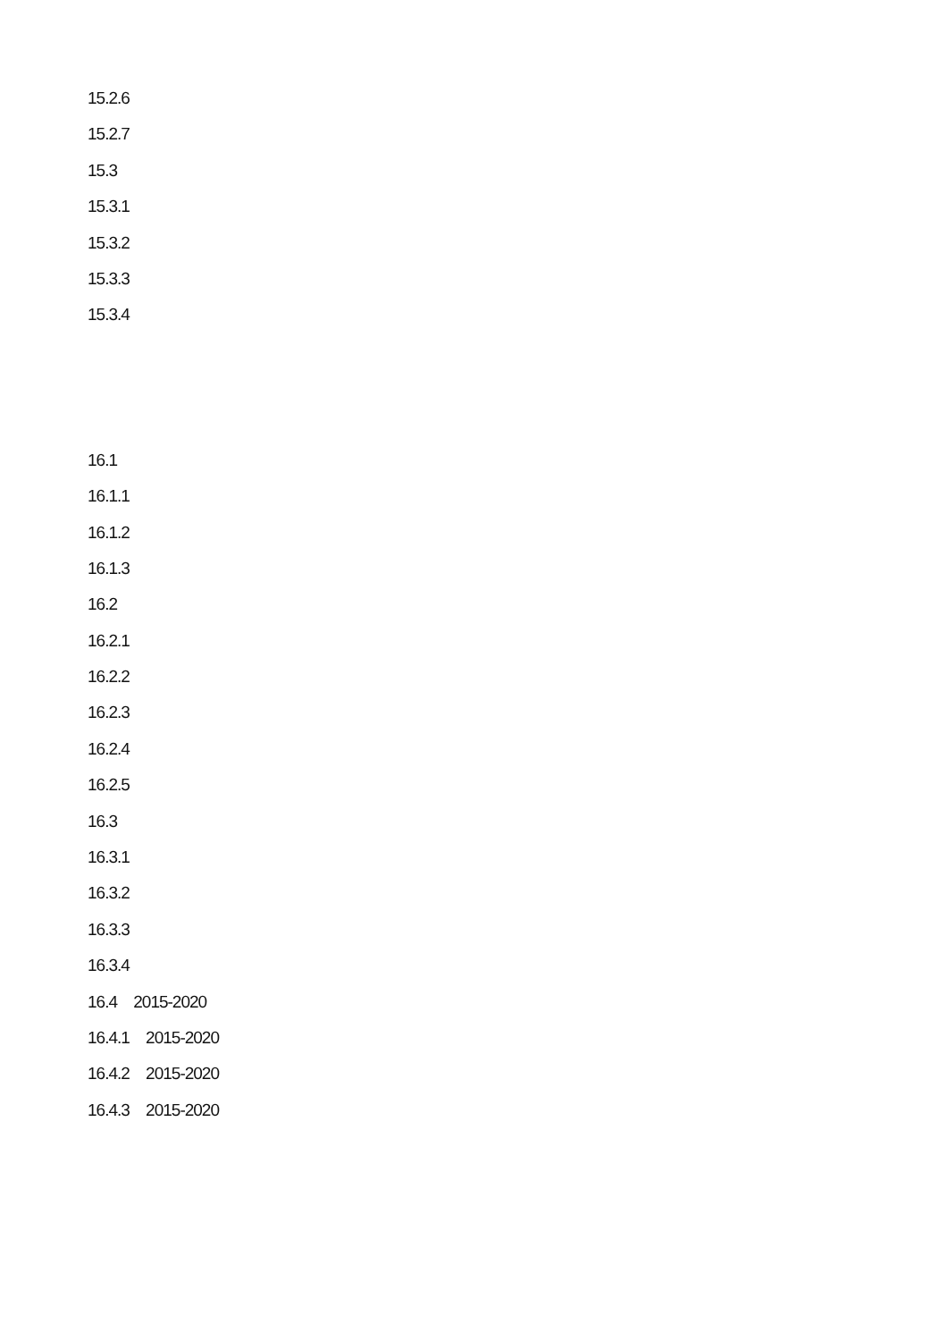15.2.6
15.2.7
15.3
15.3.1
15.3.2
15.3.3
15.3.4
16.1
16.1.1
16.1.2
16.1.3
16.2
16.2.1
16.2.2
16.2.3
16.2.4
16.2.5
16.3
16.3.1
16.3.2
16.3.3
16.3.4
16.4 2015-2020
16.4.1 2015-2020
16.4.2 2015-2020
16.4.3 2015-2020